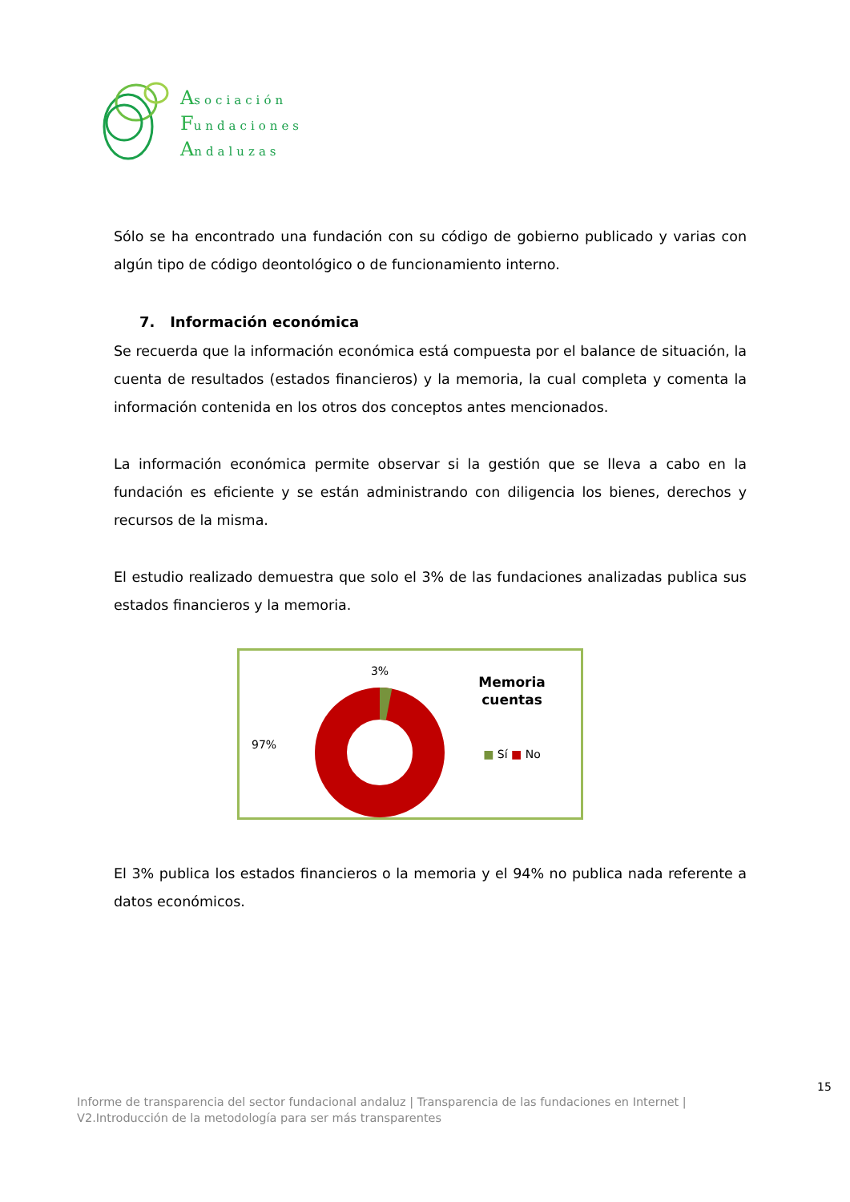Asociación
Fundaciones
Andaluzas
Sólo se ha encontrado una fundación con su código de gobierno publicado y varias con algún tipo de código deontológico o de funcionamiento interno.
7. Información económica
Se recuerda que la información económica está compuesta por el balance de situación, la cuenta de resultados (estados financieros) y la memoria, la cual completa y comenta la información contenida en los otros dos conceptos antes mencionados.
La información económica permite observar si la gestión que se lleva a cabo en la fundación es eficiente y se están administrando con diligencia los bienes, derechos y recursos de la misma.
El estudio realizado demuestra que solo el 3% de las fundaciones analizadas publica sus estados financieros y la memoria.
97%
3%
Memoria
cuentas
■ Sí ■ No
El 3% publica los estados financieros o la memoria y el 94% no publica nada referente a datos económicos.
15
Informe de transparencia del sector fundacional andaluz | Transparencia de las fundaciones en Internet |
V2.Introducción de la metodología para ser más transparentes